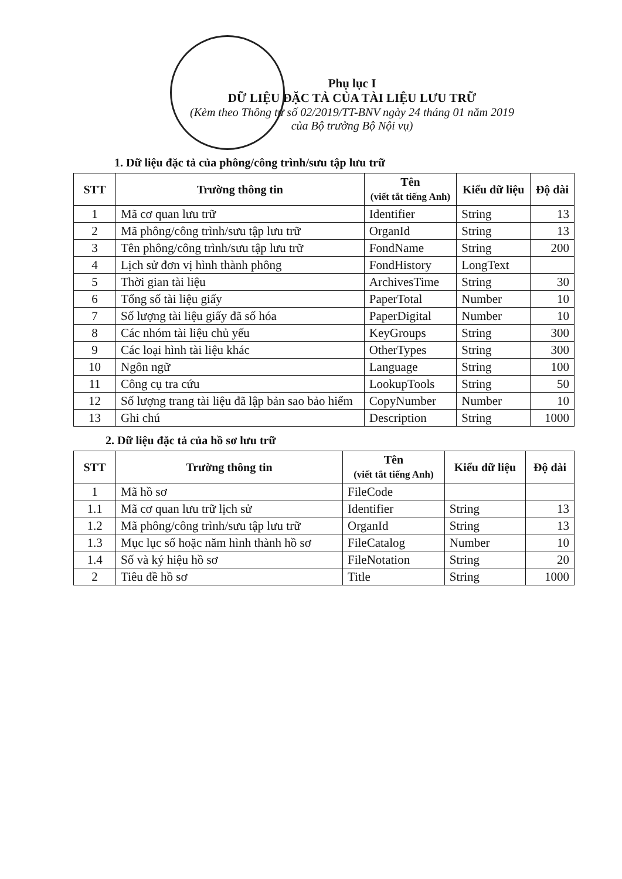Phụ lục I
DỮ LIỆU ĐẶC TẢ CỦA TÀI LIỆU LƯU TRỮ
(Kèm theo Thông tư số 02/2019/TT-BNV ngày 24 tháng 01 năm 2019
của Bộ trưởng Bộ Nội vụ)
1. Dữ liệu đặc tả của phông/công trình/sưu tập lưu trữ
| STT | Trường thông tin | Tên (viết tắt tiếng Anh) | Kiểu dữ liệu | Độ dài |
| --- | --- | --- | --- | --- |
| 1 | Mã cơ quan lưu trữ | Identifier | String | 13 |
| 2 | Mã phông/công trình/sưu tập lưu trữ | OrganId | String | 13 |
| 3 | Tên phông/công trình/sưu tập lưu trữ | FondName | String | 200 |
| 4 | Lịch sử đơn vị hình thành phông | FondHistory | LongText | |
| 5 | Thời gian tài liệu | ArchivesTime | String | 30 |
| 6 | Tổng số tài liệu giấy | PaperTotal | Number | 10 |
| 7 | Số lượng tài liệu giấy đã số hóa | PaperDigital | Number | 10 |
| 8 | Các nhóm tài liệu chủ yếu | KeyGroups | String | 300 |
| 9 | Các loại hình tài liệu khác | OtherTypes | String | 300 |
| 10 | Ngôn ngữ | Language | String | 100 |
| 11 | Công cụ tra cứu | LookupTools | String | 50 |
| 12 | Số lượng trang tài liệu đã lập bản sao bảo hiểm | CopyNumber | Number | 10 |
| 13 | Ghi chú | Description | String | 1000 |
2. Dữ liệu đặc tả của hồ sơ lưu trữ
| STT | Trường thông tin | Tên (viết tắt tiếng Anh) | Kiểu dữ liệu | Độ dài |
| --- | --- | --- | --- | --- |
| 1 | Mã hồ sơ | FileCode | | |
| 1.1 | Mã cơ quan lưu trữ lịch sử | Identifier | String | 13 |
| 1.2 | Mã phông/công trình/sưu tập lưu trữ | OrganId | String | 13 |
| 1.3 | Mục lục số hoặc năm hình thành hồ sơ | FileCatalog | Number | 10 |
| 1.4 | Số và ký hiệu hồ sơ | FileNotation | String | 20 |
| 2 | Tiêu đề hồ sơ | Title | String | 1000 |